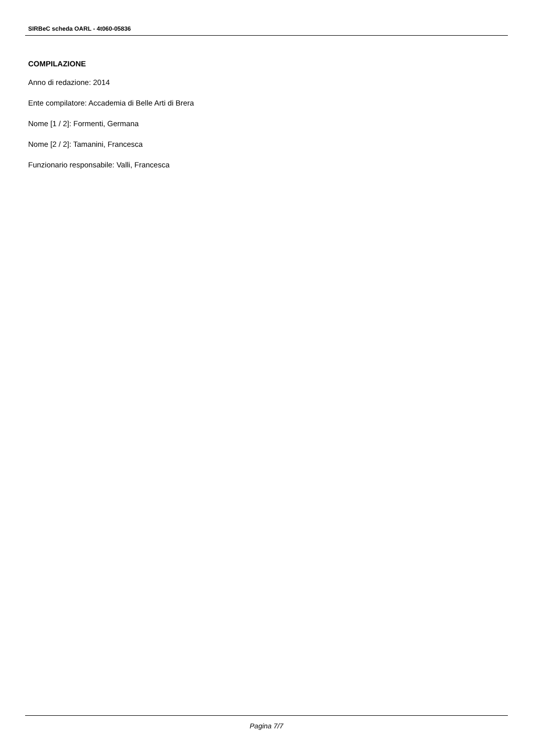SIRBeC scheda OARL - 4t060-05836
COMPILAZIONE
Anno di redazione: 2014
Ente compilatore: Accademia di Belle Arti di Brera
Nome [1 / 2]: Formenti, Germana
Nome [2 / 2]: Tamanini, Francesca
Funzionario responsabile: Valli, Francesca
Pagina 7/7